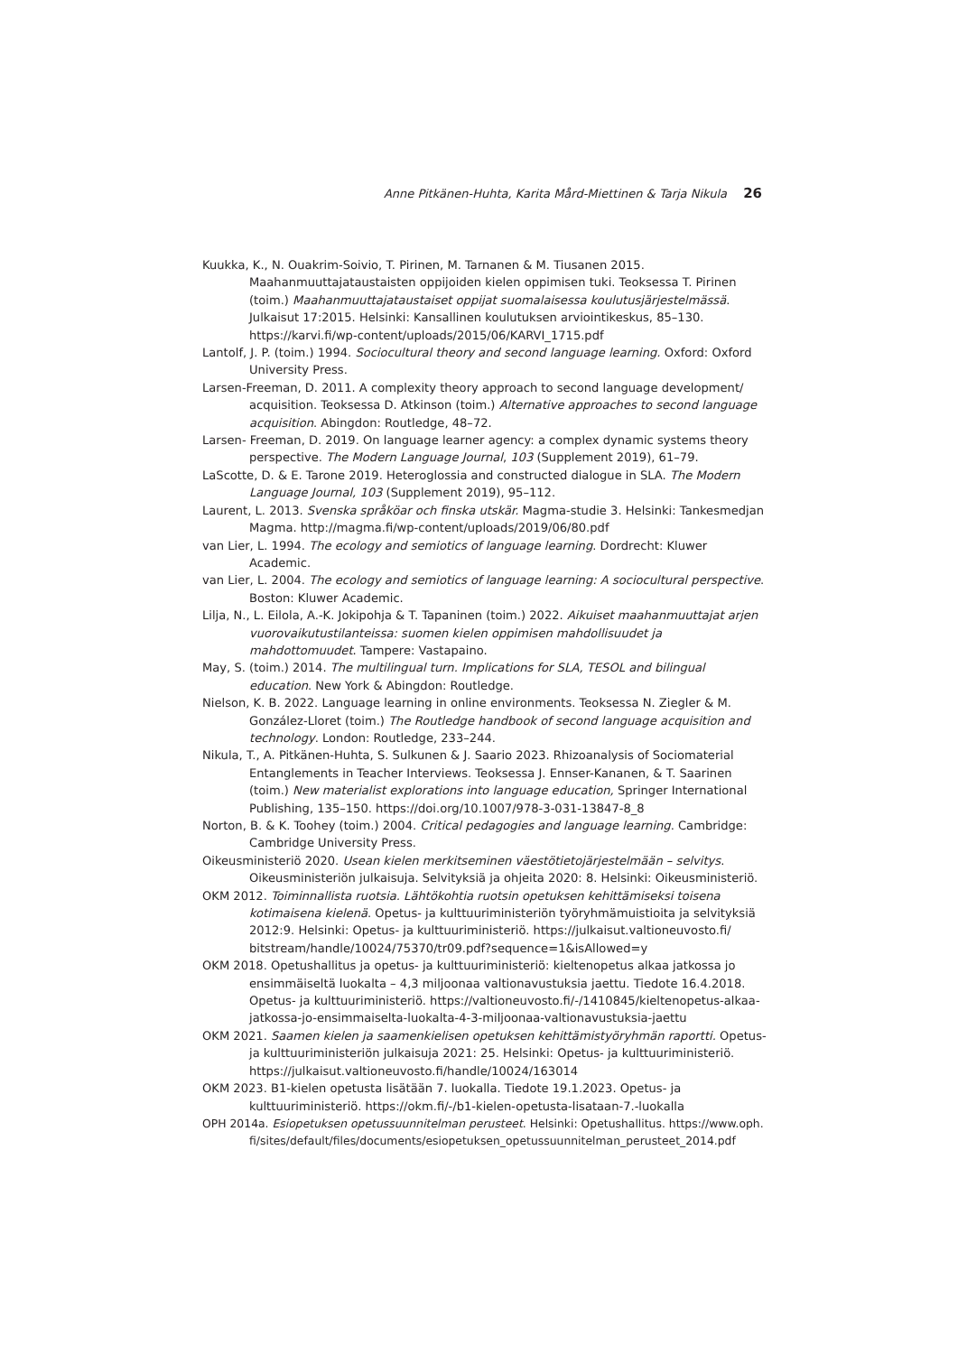Anne Pitkänen-Huhta, Karita Mård-Miettinen & Tarja Nikula 26
Kuukka, K., N. Ouakrim-Soivio, T. Pirinen, M. Tarnanen & M. Tiusanen 2015. Maahanmuuttajataustaisten oppijoiden kielen oppimisen tuki. Teoksessa T. Pirinen (toim.) Maahanmuuttajataustaiset oppijat suomalaisessa koulutusjärjestelmässä. Julkaisut 17:2015. Helsinki: Kansallinen koulutuksen arviointikeskus, 85–130. https://karvi.fi/wp-content/uploads/2015/06/KARVI_1715.pdf
Lantolf, J. P. (toim.) 1994. Sociocultural theory and second language learning. Oxford: Oxford University Press.
Larsen-Freeman, D. 2011. A complexity theory approach to second language development/ acquisition. Teoksessa D. Atkinson (toim.) Alternative approaches to second language acquisition. Abingdon: Routledge, 48–72.
Larsen- Freeman, D. 2019. On language learner agency: a complex dynamic systems theory perspective. The Modern Language Journal, 103 (Supplement 2019), 61–79.
LaScotte, D. & E. Tarone 2019. Heteroglossia and constructed dialogue in SLA. The Modern Language Journal, 103 (Supplement 2019), 95–112.
Laurent, L. 2013. Svenska språköar och finska utskär. Magma-studie 3. Helsinki: Tankesmedjan Magma. http://magma.fi/wp-content/uploads/2019/06/80.pdf
van Lier, L. 1994. The ecology and semiotics of language learning. Dordrecht: Kluwer Academic.
van Lier, L. 2004. The ecology and semiotics of language learning: A sociocultural perspective. Boston: Kluwer Academic.
Lilja, N., L. Eilola, A.-K. Jokipohja & T. Tapaninen (toim.) 2022. Aikuiset maahanmuuttajat arjen vuorovaikutustilanteissa: suomen kielen oppimisen mahdollisuudet ja mahdottomuudet. Tampere: Vastapaino.
May, S. (toim.) 2014. The multilingual turn. Implications for SLA, TESOL and bilingual education. New York & Abingdon: Routledge.
Nielson, K. B. 2022. Language learning in online environments. Teoksessa N. Ziegler & M. González-Lloret (toim.) The Routledge handbook of second language acquisition and technology. London: Routledge, 233–244.
Nikula, T., A. Pitkänen-Huhta, S. Sulkunen & J. Saario 2023. Rhizoanalysis of Sociomaterial Entanglements in Teacher Interviews. Teoksessa J. Ennser-Kananen, & T. Saarinen (toim.) New materialist explorations into language education, Springer International Publishing, 135–150. https://doi.org/10.1007/978-3-031-13847-8_8
Norton, B. & K. Toohey (toim.) 2004. Critical pedagogies and language learning. Cambridge: Cambridge University Press.
Oikeusministeriö 2020. Usean kielen merkitseminen väestötietojärjestelmään – selvitys. Oikeusministeriön julkaisuja. Selvityksiä ja ohjeita 2020: 8. Helsinki: Oikeusministeriö.
OKM 2012. Toiminnallista ruotsia. Lähtökohtia ruotsin opetuksen kehittämiseksi toisena kotimaisena kielenä. Opetus- ja kulttuuriministeriön työryhmämuistioita ja selvityksiä 2012:9. Helsinki: Opetus- ja kulttuuriministeriö. https://julkaisut.valtioneuvosto.fi/ bitstream/handle/10024/75370/tr09.pdf?sequence=1&isAllowed=y
OKM 2018. Opetushallitus ja opetus- ja kulttuuriministeriö: kieltenopetus alkaa jatkossa jo ensimmäiseltä luokalta – 4,3 miljoonaa valtionavustuksia jaettu. Tiedote 16.4.2018. Opetus- ja kulttuuriministeriö. https://valtioneuvosto.fi/-/1410845/kieltenopetus-alkaa-jatkossa-jo-ensimmaiselta-luokalta-4-3-miljoonaa-valtionavustuksia-jaettu
OKM 2021. Saamen kielen ja saamenkielisen opetuksen kehittämistyöryhmän raportti. Opetus- ja kulttuuriministeriön julkaisuja 2021: 25. Helsinki: Opetus- ja kulttuuriministeriö. https://julkaisut.valtioneuvosto.fi/handle/10024/163014
OKM 2023. B1-kielen opetusta lisätään 7. luokalla. Tiedote 19.1.2023. Opetus- ja kulttuuriministeriö. https://okm.fi/-/b1-kielen-opetusta-lisataan-7.-luokalla
OPH 2014a. Esiopetuksen opetussuunnitelman perusteet. Helsinki: Opetushallitus. https://www.oph. fi/sites/default/files/documents/esiopetuksen_opetussuunnitelman_perusteet_2014.pdf